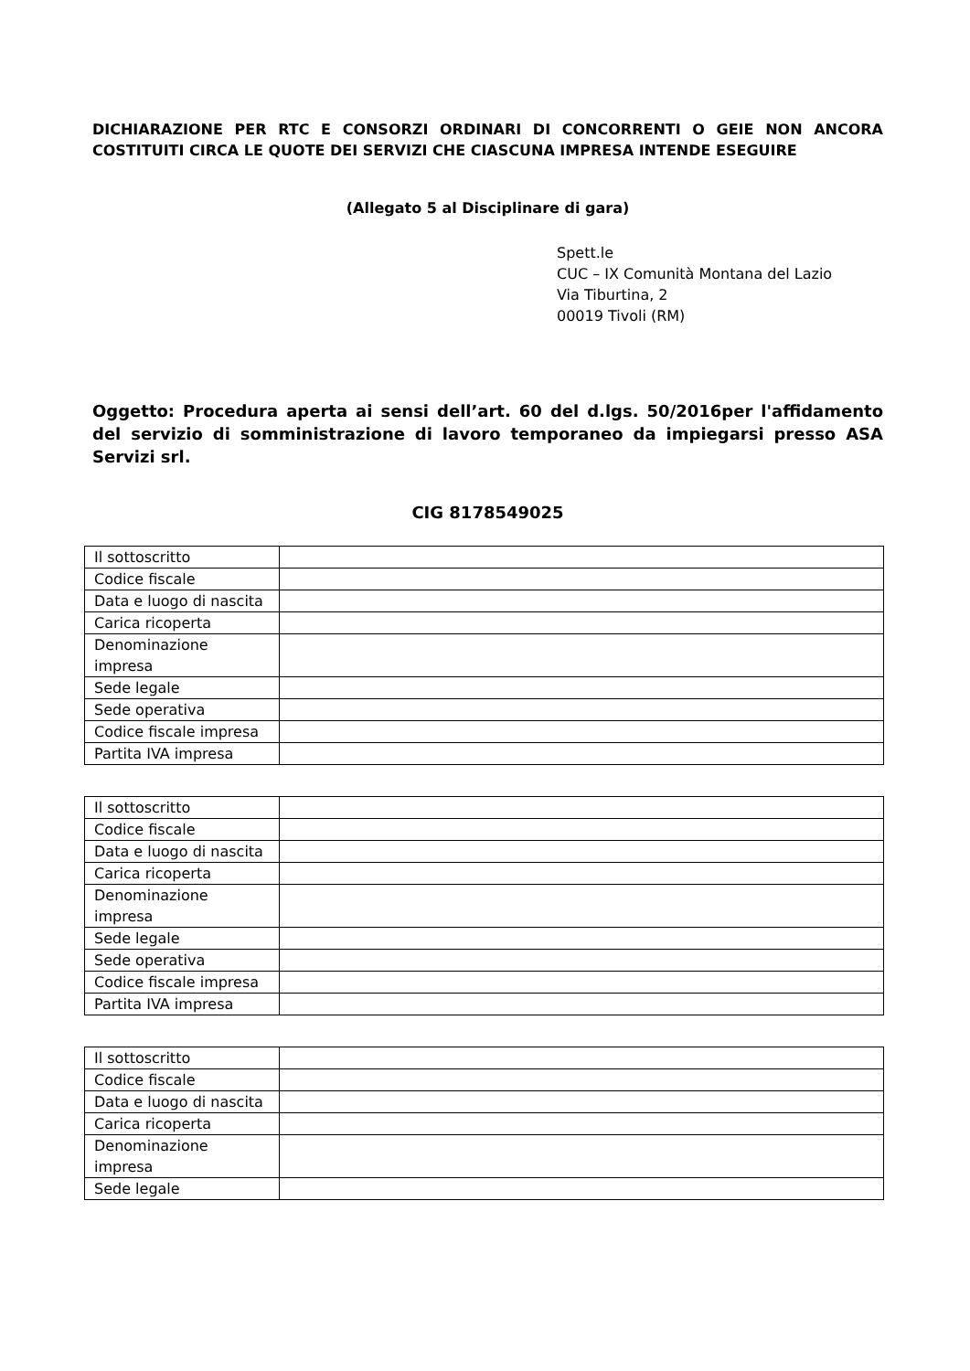DICHIARAZIONE PER RTC E CONSORZI ORDINARI DI CONCORRENTI O GEIE NON ANCORA COSTITUITI CIRCA LE QUOTE DEI SERVIZI CHE CIASCUNA IMPRESA INTENDE ESEGUIRE
(Allegato 5 al Disciplinare di gara)
Spett.le
CUC – IX Comunità Montana del Lazio
Via Tiburtina, 2
00019 Tivoli (RM)
Oggetto: Procedura aperta ai sensi dell’art. 60 del d.lgs. 50/2016per l'affidamento del servizio di somministrazione di lavoro temporaneo da impiegarsi presso ASA Servizi srl.
CIG 8178549025
| Il sottoscritto | |
| Codice fiscale | |
| Data e luogo di nascita | |
| Carica ricoperta | |
| Denominazione impresa | |
| Sede legale | |
| Sede operativa | |
| Codice fiscale impresa | |
| Partita IVA impresa | |
| Il sottoscritto | |
| Codice fiscale | |
| Data e luogo di nascita | |
| Carica ricoperta | |
| Denominazione impresa | |
| Sede legale | |
| Sede operativa | |
| Codice fiscale impresa | |
| Partita IVA impresa | |
| Il sottoscritto | |
| Codice fiscale | |
| Data e luogo di nascita | |
| Carica ricoperta | |
| Denominazione impresa | |
| Sede legale | |